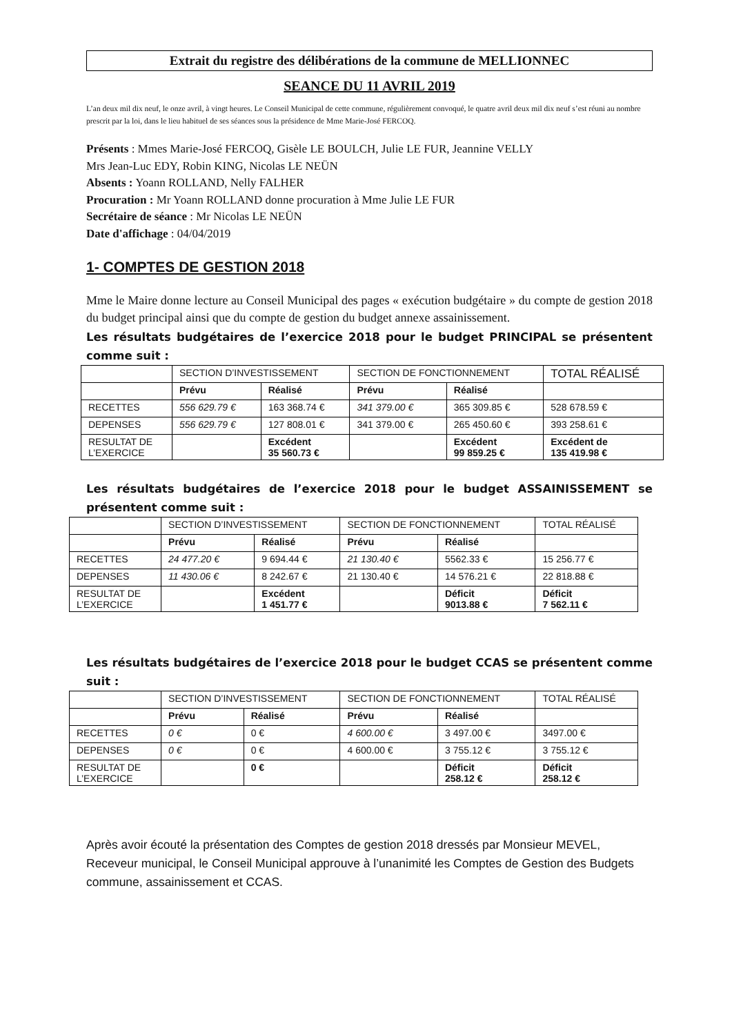Extrait du registre des délibérations de la commune de MELLIONNEC
SEANCE DU 11 AVRIL 2019
L’an deux mil dix neuf, le onze avril, à vingt heures. Le Conseil Municipal de cette commune, régulièrement convoqué, le quatre avril deux mil dix neuf s’est réuni au nombre prescrit par la loi, dans le lieu habituel de ses séances sous la présidence de Mme Marie-José FERCOQ.
Présents : Mmes Marie-José FERCOQ, Gisèle LE BOULCH, Julie LE FUR, Jeannine VELLY
Mrs Jean-Luc EDY, Robin KING, Nicolas LE NEÜN
Absents : Yoann ROLLAND, Nelly FALHER
Procuration : Mr Yoann ROLLAND donne procuration à Mme Julie LE FUR
Secrétaire de séance : Mr Nicolas LE NEÜN
Date d'affichage : 04/04/2019
1- COMPTES DE GESTION 2018
Mme le Maire donne lecture au Conseil Municipal des pages « exécution budgétaire » du compte de gestion 2018 du budget principal ainsi que du compte de gestion du budget annexe assainissement.
Les résultats budgétaires de l’exercice 2018 pour le budget PRINCIPAL se présentent comme suit :
| | SECTION D’INVESTISSEMENT | | SECTION DE FONCTIONNEMENT | | TOTAL RÉALISÉ |
| | Prévu | Réalisé | Prévu | Réalisé | |
| RECETTES | 556 629.79 € | 163 368.74 € | 341 379.00 € | 365 309.85 € | 528 678.59 € |
| DEPENSES | 556 629.79 € | 127 808.01 € | 341 379.00 € | 265 450.60 € | 393 258.61 € |
| RESULTAT DE L’EXERCICE | | Excédent 35 560.73 € | | Excédent 99 859.25 € | Excédent de 135 419.98 € |
Les résultats budgétaires de l’exercice 2018 pour le budget ASSAINISSEMENT se présentent comme suit :
| | SECTION D’INVESTISSEMENT | | SECTION DE FONCTIONNEMENT | | TOTAL RÉALISÉ |
| | Prévu | Réalisé | Prévu | Réalisé | |
| RECETTES | 24 477.20 € | 9 694.44 € | 21 130.40 € | 5562.33 € | 15 256.77 € |
| DEPENSES | 11 430.06 € | 8 242.67 € | 21 130.40 € | 14 576.21 € | 22 818.88 € |
| RESULTAT DE L’EXERCICE | | Excédent 1 451.77 € | | Déficit 9013.88 € | Déficit 7 562.11 € |
Les résultats budgétaires de l’exercice 2018 pour le budget CCAS se présentent comme suit :
| | SECTION D’INVESTISSEMENT | | SECTION DE FONCTIONNEMENT | | TOTAL RÉALISÉ |
| | Prévu | Réalisé | Prévu | Réalisé | |
| RECETTES | 0 € | 0 € | 4 600.00 € | 3 497.00 € | 3497.00 € |
| DEPENSES | 0 € | 0 € | 4 600.00 € | 3 755.12 € | 3 755.12 € |
| RESULTAT DE L’EXERCICE | | 0 € | | Déficit 258.12 € | Déficit 258.12 € |
Après avoir écouté la présentation des Comptes de gestion 2018 dressés par Monsieur MEVEL, Receveur municipal, le Conseil Municipal approuve à l’unanimité les Comptes de Gestion des Budgets commune, assainissement et CCAS.